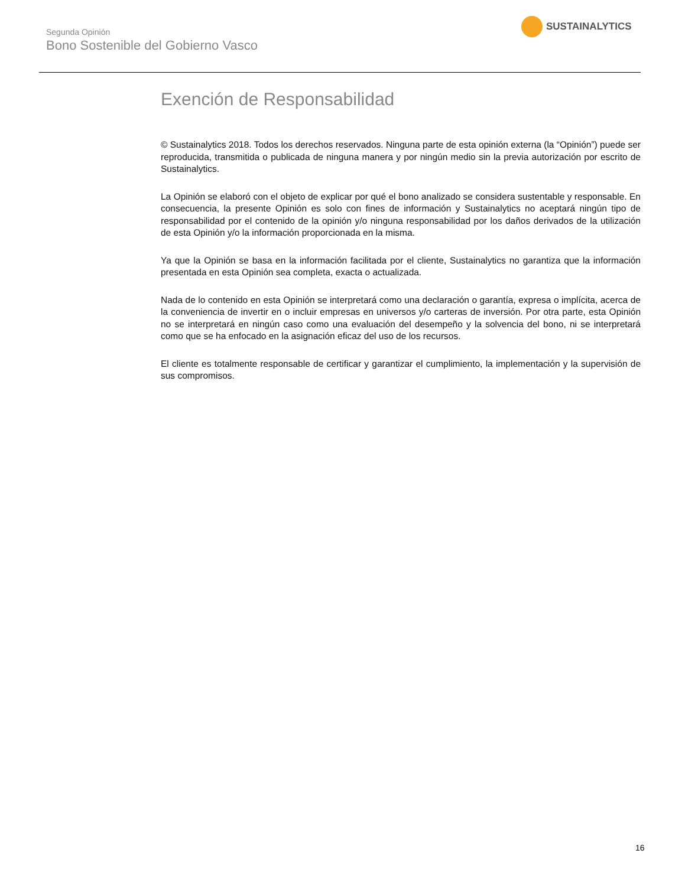Segunda Opinión
Bono Sostenible del Gobierno Vasco
SUSTAINALYTICS
Exención de Responsabilidad
© Sustainalytics 2018. Todos los derechos reservados. Ninguna parte de esta opinión externa (la “Opinión”) puede ser reproducida, transmitida o publicada de ninguna manera y por ningún medio sin la previa autorización por escrito de Sustainalytics.
La Opinión se elaboró con el objeto de explicar por qué el bono analizado se considera sustentable y responsable. En consecuencia, la presente Opinión es solo con fines de información y Sustainalytics no aceptará ningún tipo de responsabilidad por el contenido de la opinión y/o ninguna responsabilidad por los daños derivados de la utilización de esta Opinión y/o la información proporcionada en la misma.
Ya que la Opinión se basa en la información facilitada por el cliente, Sustainalytics no garantiza que la información presentada en esta Opinión sea completa, exacta o actualizada.
Nada de lo contenido en esta Opinión se interpretará como una declaración o garantía, expresa o implícita, acerca de la conveniencia de invertir en o incluir empresas en universos y/o carteras de inversión. Por otra parte, esta Opinión no se interpretará en ningún caso como una evaluación del desempeño y la solvencia del bono, ni se interpretará como que se ha enfocado en la asignación eficaz del uso de los recursos.
El cliente es totalmente responsable de certificar y garantizar el cumplimiento, la implementación y la supervisión de sus compromisos.
16